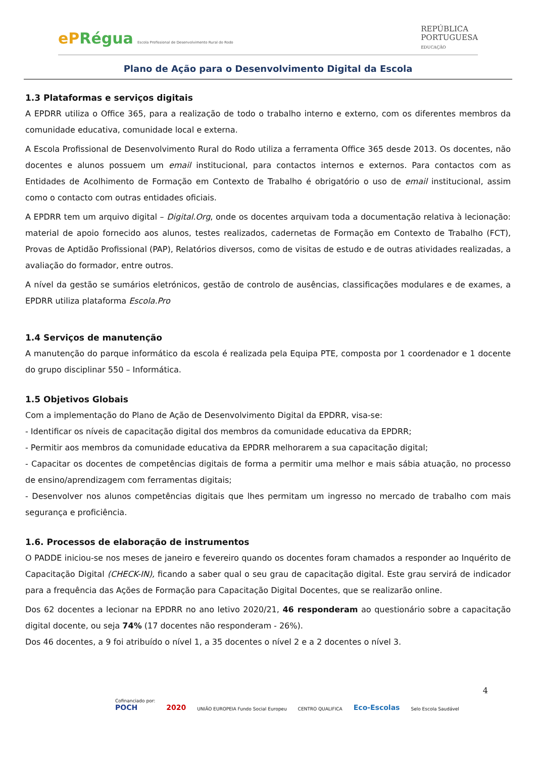ePRégua Escola Profissional de Desenvolvimento Rural do Rodo
REPÚBLICA
PORTUGUESA
EDUCAÇÃO
Plano de Ação para o Desenvolvimento Digital da Escola
1.3 Plataformas e serviços digitais
A EPDRR utiliza o Office 365, para a realização de todo o trabalho interno e externo, com os diferentes membros da comunidade educativa, comunidade local e externa.
A Escola Profissional de Desenvolvimento Rural do Rodo utiliza a ferramenta Office 365 desde 2013. Os docentes, não docentes e alunos possuem um email institucional, para contactos internos e externos. Para contactos com as Entidades de Acolhimento de Formação em Contexto de Trabalho é obrigatório o uso de email institucional, assim como o contacto com outras entidades oficiais.
A EPDRR tem um arquivo digital – Digital.Org, onde os docentes arquivam toda a documentação relativa à lecionação: material de apoio fornecido aos alunos, testes realizados, cadernetas de Formação em Contexto de Trabalho (FCT), Provas de Aptidão Profissional (PAP), Relatórios diversos, como de visitas de estudo e de outras atividades realizadas, a avaliação do formador, entre outros.
A nível da gestão se sumários eletrónicos, gestão de controlo de ausências, classificações modulares e de exames, a EPDRR utiliza plataforma Escola.Pro
1.4 Serviços de manutenção
A manutenção do parque informático da escola é realizada pela Equipa PTE, composta por 1 coordenador e 1 docente do grupo disciplinar 550 – Informática.
1.5 Objetivos Globais
Com a implementação do Plano de Ação de Desenvolvimento Digital da EPDRR, visa-se:
- Identificar os níveis de capacitação digital dos membros da comunidade educativa da EPDRR;
- Permitir aos membros da comunidade educativa da EPDRR melhorarem a sua capacitação digital;
- Capacitar os docentes de competências digitais de forma a permitir uma melhor e mais sábia atuação, no processo de ensino/aprendizagem com ferramentas digitais;
- Desenvolver nos alunos competências digitais que lhes permitam um ingresso no mercado de trabalho com mais segurança e proficiência.
1.6. Processos de elaboração de instrumentos
O PADDE iniciou-se nos meses de janeiro e fevereiro quando os docentes foram chamados a responder ao Inquérito de Capacitação Digital (CHECK-IN), ficando a saber qual o seu grau de capacitação digital. Este grau servirá de indicador para a frequência das Ações de Formação para Capacitação Digital Docentes, que se realizarão online.
Dos 62 docentes a lecionar na EPDRR no ano letivo 2020/21, 46 responderam ao questionário sobre a capacitação digital docente, ou seja 74% (17 docentes não responderam - 26%).
Dos 46 docentes, a 9 foi atribuído o nível 1, a 35 docentes o nível 2 e a 2 docentes o nível 3.
4
Cofinanciado por:
POCH
2020 UNIÃO EUROPEIA Fundo Social Europeu CENTRO QUALIFICA Eco-Escolas Selo Escola Saudável